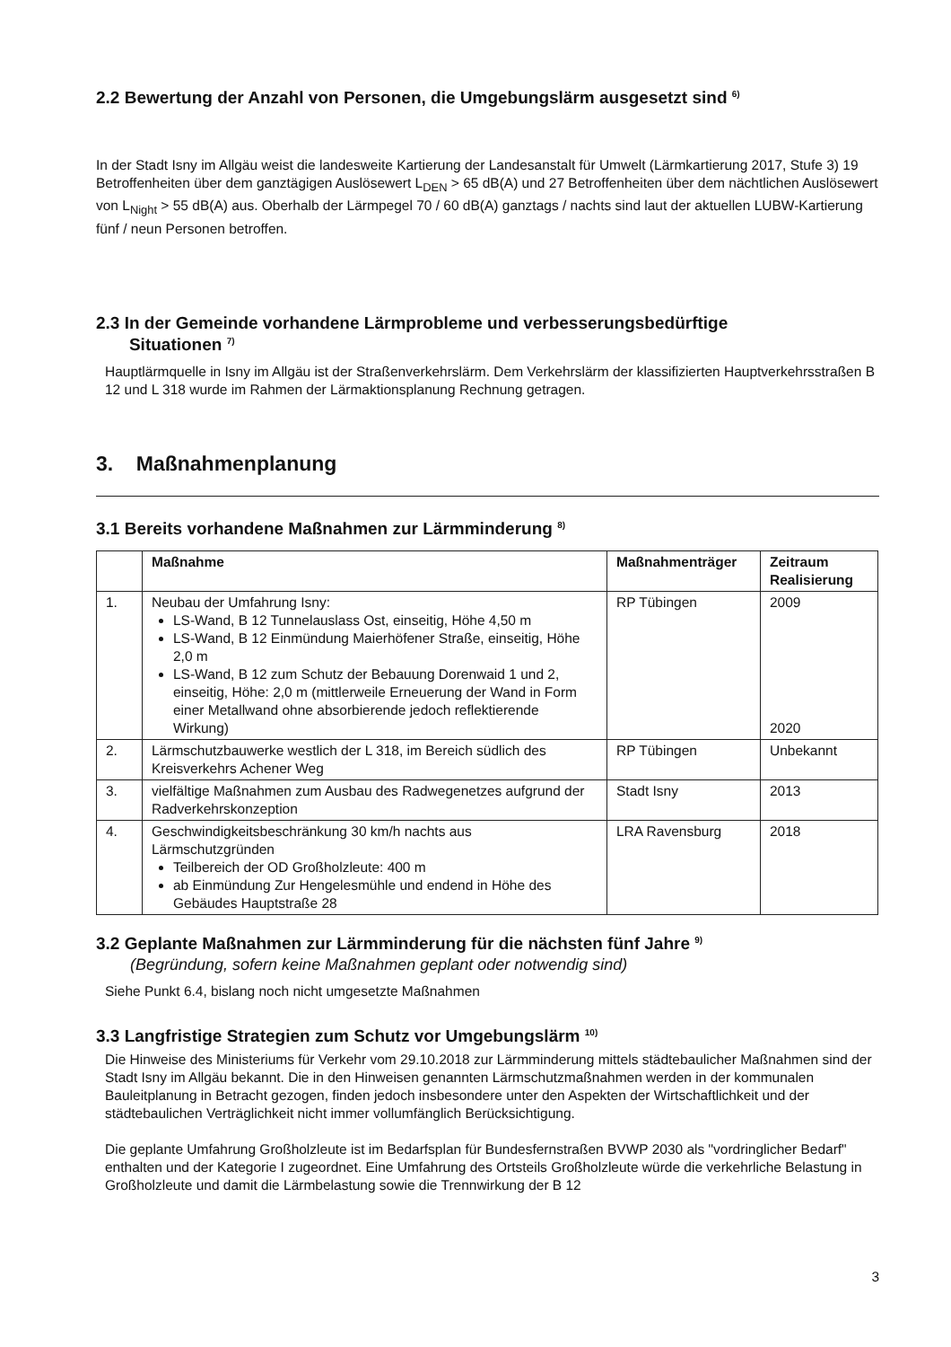2.2 Bewertung der Anzahl von Personen, die Umgebungslärm ausgesetzt sind <sup>6)</sup>
In der Stadt Isny im Allgäu weist die landesweite Kartierung der Landesanstalt für Umwelt (Lärmkartierung 2017, Stufe 3) 19 Betroffenheiten über dem ganztägigen Auslösewert L<sub>DEN</sub> > 65 dB(A) und 27 Betroffenheiten über dem nächtlichen Auslösewert von L<sub>Night</sub> > 55 dB(A) aus. Oberhalb der Lärmpegel 70 / 60 dB(A) ganztags / nachts sind laut der aktuellen LUBW-Kartierung fünf / neun Personen betroffen.
2.3 In der Gemeinde vorhandene Lärmprobleme und verbesserungsbedürftige
Situationen <sup>7)</sup>
Hauptlärmquelle in Isny im Allgäu ist der Straßenverkehrslärm. Dem Verkehrslärm der klassifizierten Hauptverkehrsstraßen B 12 und L 318 wurde im Rahmen der Lärmaktionsplanung Rechnung getragen.
3. Maßnahmenplanung
3.1 Bereits vorhandene Maßnahmen zur Lärmminderung <sup>8)</sup>
| | Maßnahme | Maßnahmenträger | Zeitraum Realisierung |
| --- | --- | --- | --- |
| 1. | Neubau der Umfahrung Isny: LS-Wand, B 12 Tunnelauslass Ost, einseitig, Höhe 4,50 m LS-Wand, B 12 Einmündung Maierhöfener Straße, einseitig, Höhe 2,0 m LS-Wand, B 12 zum Schutz der Bebauung Dorenwaid 1 und 2, einseitig, Höhe: 2,0 m (mittlerweile Erneuerung der Wand in Form einer Metallwand ohne absorbierende jedoch reflektierende Wirkung) | RP Tübingen | 2009 2020 |
| 2. | Lärmschutzbauwerke westlich der L 318, im Bereich südlich des Kreisverkehrs Achener Weg | RP Tübingen | Unbekannt |
| 3. | vielfältige Maßnahmen zum Ausbau des Radwegenetzes aufgrund der Radverkehrskonzeption | Stadt Isny | 2013 |
| 4. | Geschwindigkeitsbeschränkung 30 km/h nachts aus Lärmschutzgründen Teilbereich der OD Großholzleute: 400 m ab Einmündung Zur Hengelesmühle und endend in Höhe des Gebäudes Hauptstraße 28 | LRA Ravensburg | 2018 |
3.2 Geplante Maßnahmen zur Lärmminderung für die nächsten fünf Jahre <sup>9)</sup>
(Begründung, sofern keine Maßnahmen geplant oder notwendig sind)
Siehe Punkt 6.4, bislang noch nicht umgesetzte Maßnahmen
3.3 Langfristige Strategien zum Schutz vor Umgebungslärm <sup>10)</sup>
Die Hinweise des Ministeriums für Verkehr vom 29.10.2018 zur Lärmminderung mittels städtebaulicher Maßnahmen sind der Stadt Isny im Allgäu bekannt. Die in den Hinweisen genannten Lärmschutzmaßnahmen werden in der kommunalen Bauleitplanung in Betracht gezogen, finden jedoch insbesondere unter den Aspekten der Wirtschaftlichkeit und der städtebaulichen Verträglichkeit nicht immer vollumfänglich Berücksichtigung.
Die geplante Umfahrung Großholzleute ist im Bedarfsplan für Bundesfernstraßen BVWP 2030 als "vordringlicher Bedarf" enthalten und der Kategorie I zugeordnet. Eine Umfahrung des Ortsteils Großholzleute würde die verkehrliche Belastung in Großholzleute und damit die Lärmbelastung sowie die Trennwirkung der B 12
3